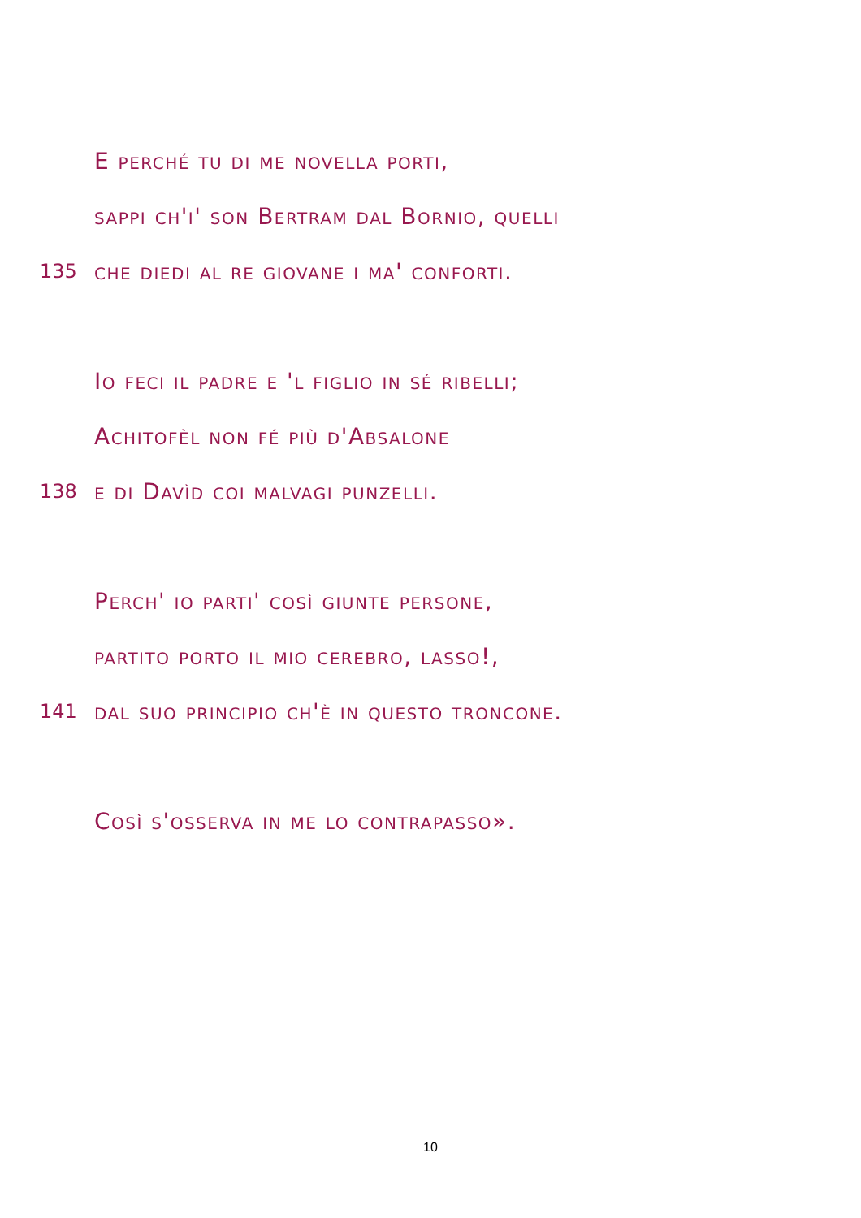E perché tu di me novella porti,
sappi ch'i' son Bertram dal Bornio, quelli
135 che diedi al re giovane i ma' conforti.
Io feci il padre e 'l figlio in sé ribelli;
Achitofèl non fé più d'Absalone
138 e di Davìd coi malvagi punzelli.
Perch' io parti' così giunte persone,
partito porto il mio cerebro, lasso!,
141 dal suo principio ch'è in questo troncone.
Così s'osserva in me lo contrapasso».
10